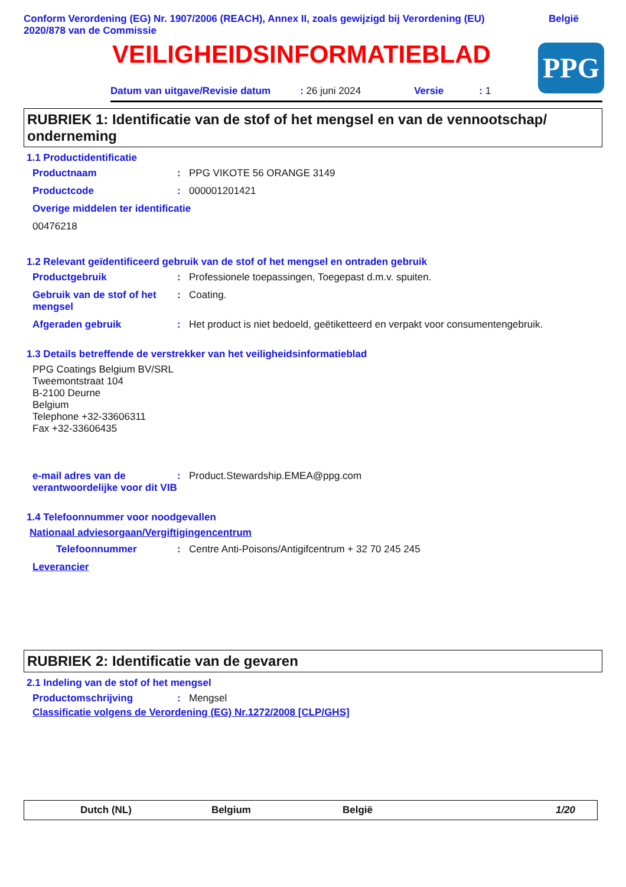Conform Verordening (EG) Nr. 1907/2006 (REACH), Annex II, zoals gewijzigd bij Verordening (EU)
2020/878 van de Commissie België
VEILIGHEIDSINFORMATIEBLAD
PPG
Datum van uitgave/Revisie datum: 26 juni 2024 Versie: 1
RUBRIEK 1: Identificatie van de stof of het mengsel en van de vennootschap/ onderneming
1.1 Productidentificatie
Productnaam: PPG VIKOTE 56 ORANGE 3149
Productcode: 000001201421
Overige middelen ter identificatie
00476218
1.2 Relevant geïdentificeerd gebruik van de stof of het mengsel en ontraden gebruik
Productgebruik: Professionele toepassingen, Toegepast d.m.v. spuiten.
Gebruik van de stof of het mengsel: Coating.
Afgeraden gebruik: Het product is niet bedoeld, geëtiketteerd en verpakt voor consumentengebruik.
1.3 Details betreffende de verstrekker van het veiligheidsinformatieblad
PPG Coatings Belgium BV/SRL
Tweemontstraat 104
B-2100 Deurne
Belgium
Telephone +32-33606311
Fax +32-33606435
e-mail adres van de verantwoordelijke voor dit VIB: Product.Stewardship.EMEA@ppg.com
1.4 Telefoonnummer voor noodgevallen
Nationaal adviesorgaan/Vergiftigingencentrum
Telefoonnummer: Centre Anti-Poisons/Antigifcentrum + 32 70 245 245
Leverancier
RUBRIEK 2: Identificatie van de gevaren
2.1 Indeling van de stof of het mengsel
Productomschrijving: Mengsel
Classificatie volgens de Verordening (EG) Nr.1272/2008 [CLP/GHS]
Dutch (NL) Belgium België 1/20